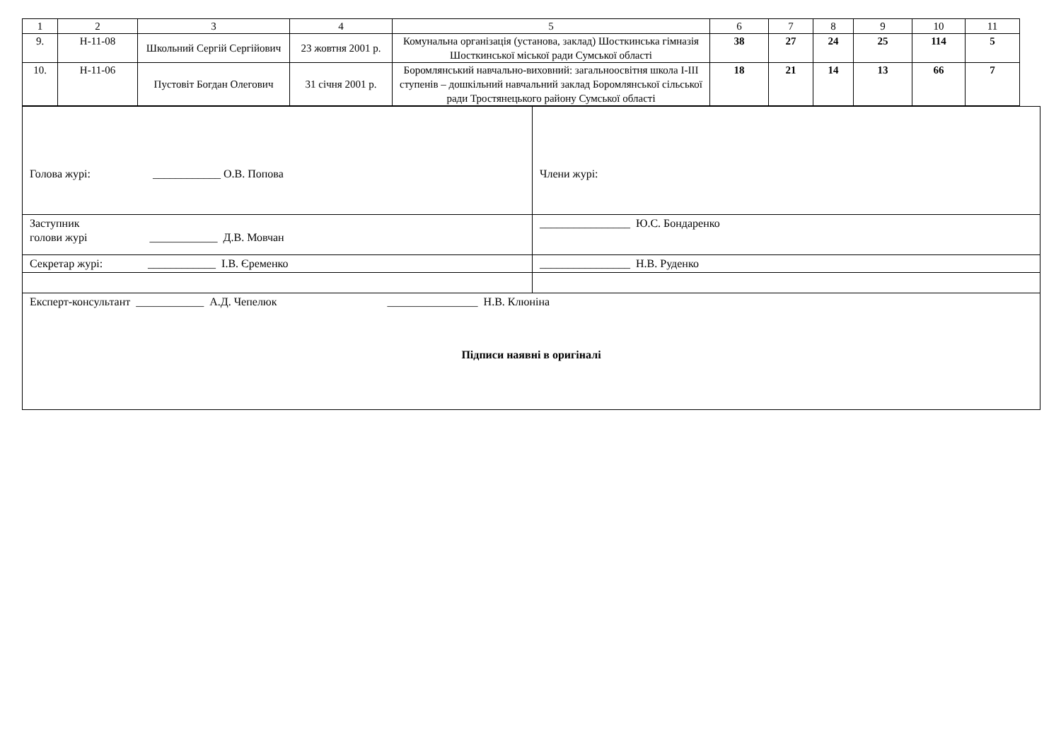| 1 | 2 | 3 | 4 | 5 | 6 | 7 | 8 | 9 | 10 | 11 |
| 9. | Н-11-08 | Школьний Сергій Сергійович | 23 жовтня 2001 р. | Комунальна організація (установа, заклад) Шосткинська гімназія Шосткинської міської ради Сумської області | 38 | 27 | 24 | 25 | 114 | 5 |
| 10. | Н-11-06 | Пустовіт Богдан Олегович | 31 січня 2001 р. | Боромлянський навчально-виховний: загальноосвітня школа I-III ступенів – дошкільний навчальний заклад Боромлянської сільської ради Тростянецького району Сумської області | 18 | 21 | 14 | 13 | 66 | 7 |
| Голова журі: ____________ О.В. Попова | Члени журі: |
| Заступник голови журі ____________ Д.В. Мовчан | ________________ Ю.С. Бондаренко |
| Секретар журі: ____________ І.В. Єременко | ________________ Н.В. Руденко |
| Експерт-консультант ____________ А.Д. Чепелюк ________________ Н.В. Клюніна Підписи наявні в оригіналі | |